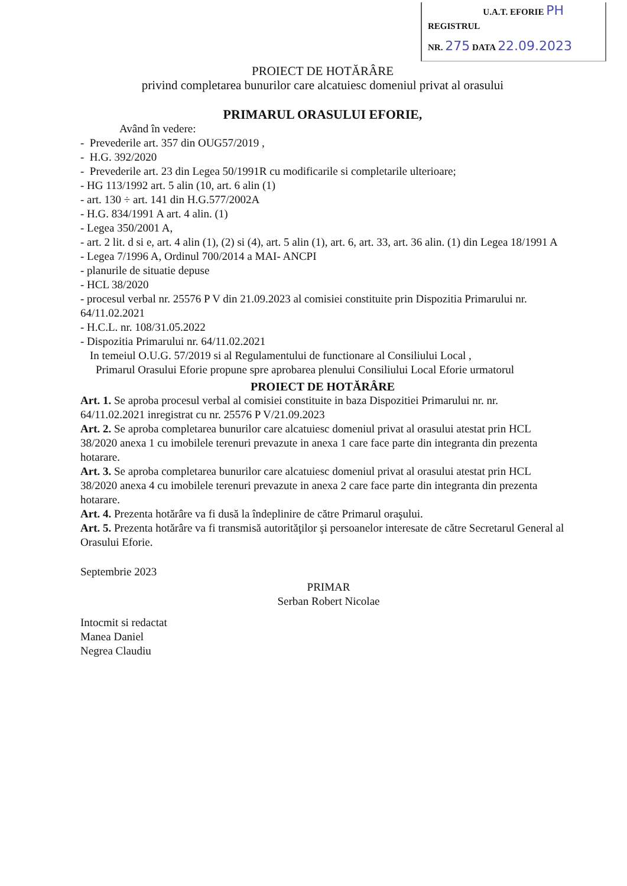U.A.T. EFORIE PH
REGISTRUL
NR. 275 DATA 22.09.2023
PROIECT DE HOTĂRÂRE
privind completarea bunurilor care alcatuiesc domeniul privat al orasului
PRIMARUL ORASULUI EFORIE,
Având în vedere:
- Prevederile art. 357 din OUG57/2019 ,
- H.G. 392/2020
- Prevederile art. 23 din Legea 50/1991R cu modificarile si completarile ulterioare;
- HG 113/1992 art. 5 alin (10, art. 6 alin (1)
- art. 130 ÷ art. 141 din H.G.577/2002A
- H.G. 834/1991 A art. 4 alin. (1)
- Legea 350/2001 A,
- art. 2 lit. d si e, art. 4 alin (1), (2) si (4), art. 5 alin (1), art. 6, art. 33, art. 36 alin. (1) din Legea 18/1991 A
- Legea 7/1996 A, Ordinul 700/2014 a MAI- ANCPI
- planurile de situatie depuse
- HCL 38/2020
- procesul verbal nr. 25576 P V din 21.09.2023 al comisiei constituite prin Dispozitia Primarului nr. 64/11.02.2021
- H.C.L. nr. 108/31.05.2022
- Dispozitia Primarului nr. 64/11.02.2021
In temeiul O.U.G. 57/2019 si al Regulamentului de functionare al Consiliului Local ,
Primarul Orasului Eforie propune spre aprobarea plenului Consiliului Local Eforie urmatorul
PROIECT DE HOTĂRÂRE
Art. 1. Se aproba procesul verbal al comisiei constituite in baza Dispozitiei Primarului nr. nr. 64/11.02.2021 inregistrat cu nr. 25576 P V/21.09.2023
Art. 2. Se aproba completarea bunurilor care alcatuiesc domeniul privat al orasului atestat prin HCL 38/2020 anexa 1 cu imobilele terenuri prevazute in anexa 1 care face parte din integranta din prezenta hotarare.
Art. 3. Se aproba completarea bunurilor care alcatuiesc domeniul privat al orasului atestat prin HCL 38/2020 anexa 4 cu imobilele terenuri prevazute in anexa 2 care face parte din integranta din prezenta hotarare.
Art. 4. Prezenta hotărâre va fi dusă la îndeplinire de către Primarul oraşului.
Art. 5. Prezenta hotărâre va fi transmisă autorităţilor şi persoanelor interesate de către Secretarul General al Orasului Eforie.
Septembrie 2023
Intocmit si redactat
Manea Daniel
Negrea Claudiu
PRIMAR
Serban Robert Nicolae